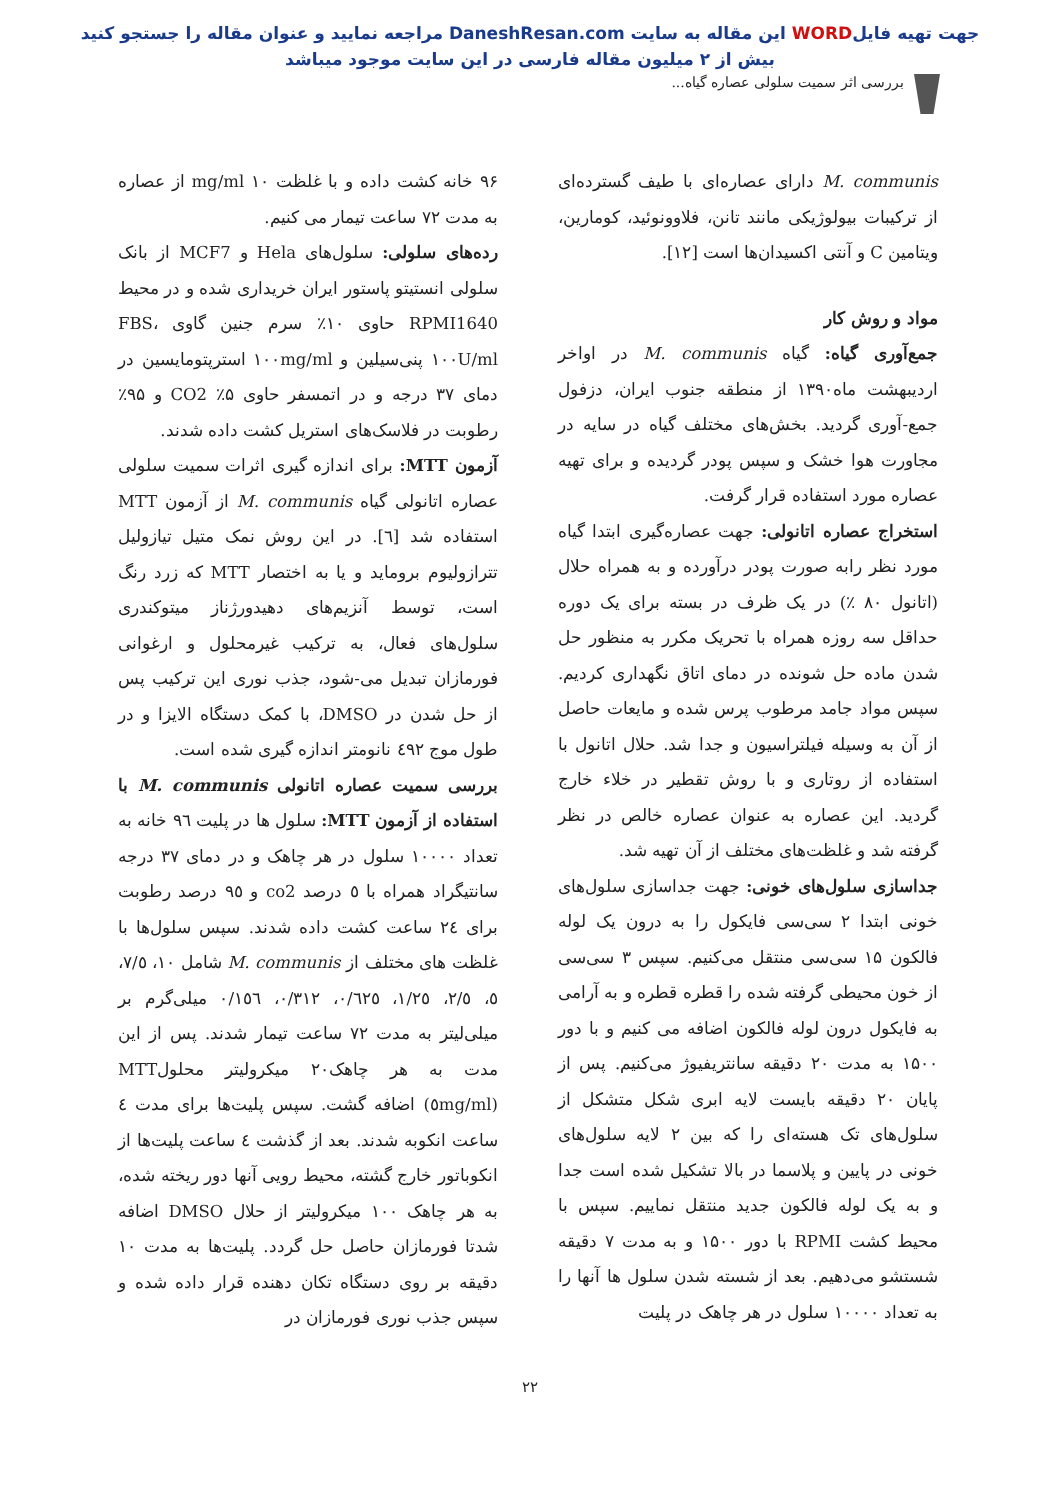جهت تهیه فایلWORD این مقاله به سایت DaneshResan.com مراجعه نمایید و عنوان مقاله را جستجو کنید
بیش از ۲ میلیون مقاله فارسی در این سایت موجود میباشد
بررسی اثر سمیت سلولی عصاره گیاه...
M. communis دارای عصاره‌ای با طیف گسترده‌ای از ترکیبات بیولوژیکی مانند تانن، فلاوونوئید، کومارین، ویتامین C و آنتی اکسیدان‌ها است [۱۲].
مواد و روش کار
جمع‌آوری گیاه: گیاه M. communis در اواخر اردیبهشت ماه۱۳۹۰ از منطقه جنوب ایران، دزفول جمع-آوری گردید. بخش‌های مختلف گیاه در سایه در مجاورت هوا خشک و سپس پودر گردیده و برای تهیه عصاره مورد استفاده قرار گرفت.
استخراج عصاره اتانولی: جهت عصاره‌گیری ابتدا گیاه مورد نظر رابه صورت پودر درآورده و به همراه حلال (اتانول ۸۰ ٪) در یک ظرف در بسته برای یک دوره حداقل سه روزه همراه با تحریک مکرر به منظور حل شدن ماده حل شونده در دمای اتاق نگهداری کردیم. سپس مواد جامد مرطوب پرس شده و مایعات حاصل از آن به وسیله فیلتراسیون و جدا شد. حلال اتانول با استفاده از روتاری و با روش تقطیر در خلاء خارج گردید. این عصاره به عنوان عصاره خالص در نظر گرفته شد و غلظت‌های مختلف از آن تهیه شد.
جداسازی سلول‌های خونی: جهت جداسازی سلول‌های خونی ابتدا ۲ سی‌سی فایکول را به درون یک لوله فالکون ۱۵ سی‌سی منتقل می‌کنیم. سپس ۳ سی‌سی از خون محیطی گرفته شده را قطره قطره و به آرامی به فایکول درون لوله فالکون اضافه می کنیم و با دور ۱۵۰۰ به مدت ۲۰ دقیقه سانتریفیوژ می‌کنیم. پس از پایان ۲۰ دقیقه بایست لایه ابری شکل متشکل از سلول‌های تک هسته‌ای را که بین ۲ لایه سلول‌های خونی در پایین و پلاسما در بالا تشکیل شده است جدا و به یک لوله فالکون جدید منتقل نماییم. سپس با محیط کشت RPMI با دور ۱۵۰۰ و به مدت ۷ دقیقه شستشو می‌دهیم. بعد از شسته شدن سلول ها آنها را به تعداد ۱۰۰۰۰ سلول در هر چاهک در پلیت
۹۶ خانه کشت داده و با غلظت mg/ml ۱۰ از عصاره به مدت ۷۲ ساعت تیمار می کنیم.
رده‌های سلولی: سلول‌های Hela و MCF7 از بانک سلولی انستیتو پاستور ایران خریداری شده و در محیط RPMI1640 حاوی ۱۰٪ سرم جنین گاوی FBS، ۱۰۰U/ml پنی‌سیلین و ۱۰۰mg/ml استرپتومایسین در دمای ۳۷ درجه و در اتمسفر حاوی ۵٪ CO2 و ۹۵٪ رطوبت در فلاسک‌های استریل کشت داده شدند.
آزمون MTT: برای اندازه گیری اثرات سمیت سلولی عصاره اتانولی گیاه M. communis از آزمون MTT استفاده شد [٦]. در این روش نمک متیل تیازولیل تترازولیوم بروماید و یا به اختصار MTT که زرد رنگ است، توسط آنزیم‌های دهیدورژناز میتوکندری سلول‌های فعال، به ترکیب غیرمحلول و ارغوانی فورمازان تبدیل می-شود، جذب نوری این ترکیب پس از حل شدن در DMSO، با کمک دستگاه الایزا و در طول موج ٤٩٢ نانومتر اندازه گیری شده است.
بررسی سمیت عصاره اتانولی M. communis با استفاده از آزمون MTT: سلول ها در پلیت ۹٦ خانه به تعداد ۱۰۰۰۰ سلول در هر چاهک و در دمای ۳۷ درجه سانتیگراد همراه با ٥ درصد co2 و ۹٥ درصد رطوبت برای ٢٤ ساعت کشت داده شدند. سپس سلول‌ها با غلظت های مختلف از M. communis شامل ۱۰، ۷/٥، ٥، ۲/٥، ۱/۲٥، ۰/٦۲٥، ۰/۳۱۲، ۰/۱٥٦ میلی‌گرم بر میلی‌لیتر به مدت ۷۲ ساعت تیمار شدند. پس از این مدت به هر چاهک۲۰ میکرولیتر محلولMTT (٥mg/ml) اضافه گشت. سپس پلیت‌ها برای مدت ٤ ساعت انکوبه شدند. بعد از گذشت ٤ ساعت پلیت‌ها از انکوباتور خارج گشته، محیط رویی آنها دور ریخته شده، به هر چاهک ۱۰۰ میکرولیتر از حلال DMSO اضافه شدتا فورمازان حاصل حل گردد. پلیت‌ها به مدت ۱۰ دقیقه بر روی دستگاه تکان دهنده قرار داده شده و سپس جذب نوری فورمازان در
۲۲